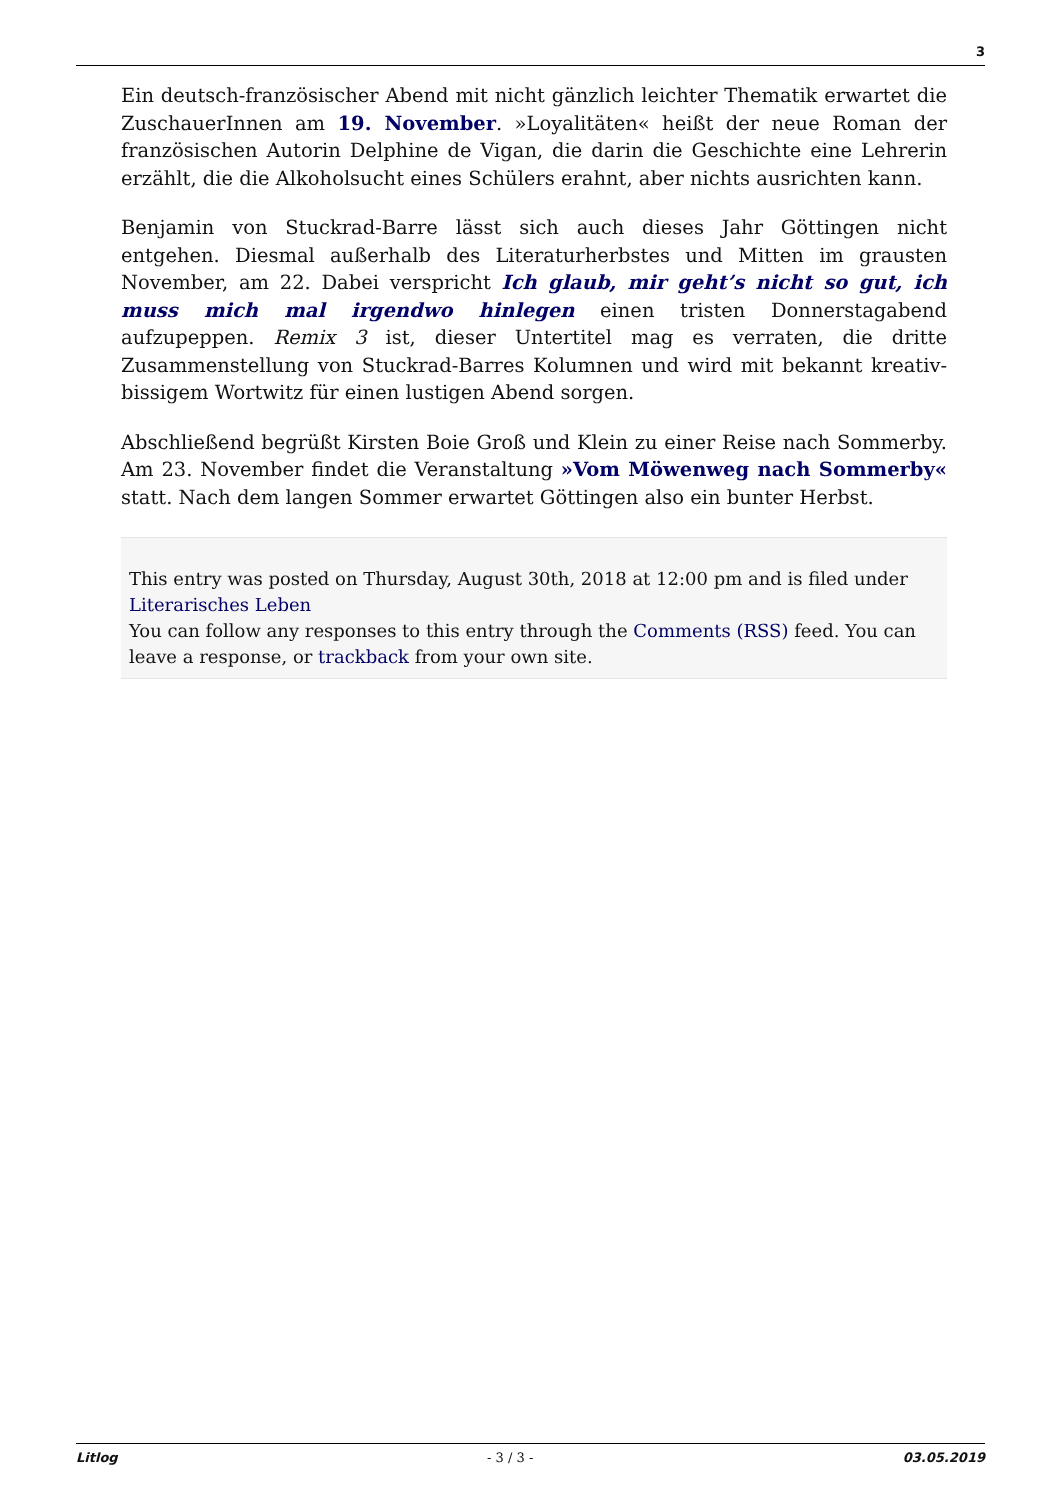3
Ein deutsch-französischer Abend mit nicht gänzlich leichter Thematik erwartet die ZuschauerInnen am 19. November. »Loyalitäten« heißt der neue Roman der französischen Autorin Delphine de Vigan, die darin die Geschichte eine Lehrerin erzählt, die die Alkoholsucht eines Schülers erahnt, aber nichts ausrichten kann.
Benjamin von Stuckrad-Barre lässt sich auch dieses Jahr Göttingen nicht entgehen. Diesmal außerhalb des Literaturherbstes und Mitten im grausten November, am 22. Dabei verspricht Ich glaub, mir geht’s nicht so gut, ich muss mich mal irgendwo hinlegen einen tristen Donnerstagabend aufzupeppen. Remix 3 ist, dieser Untertitel mag es verraten, die dritte Zusammenstellung von Stuckrad-Barres Kolumnen und wird mit bekannt kreativ-bissigem Wortwitz für einen lustigen Abend sorgen.
Abschließend begrüßt Kirsten Boie Groß und Klein zu einer Reise nach Sommerby. Am 23. November findet die Veranstaltung »Vom Möwenweg nach Sommerby« statt. Nach dem langen Sommer erwartet Göttingen also ein bunter Herbst.
This entry was posted on Thursday, August 30th, 2018 at 12:00 pm and is filed under Literarisches Leben
You can follow any responses to this entry through the Comments (RSS) feed. You can leave a response, or trackback from your own site.
Litlog - 3 / 3 - 03.05.2019